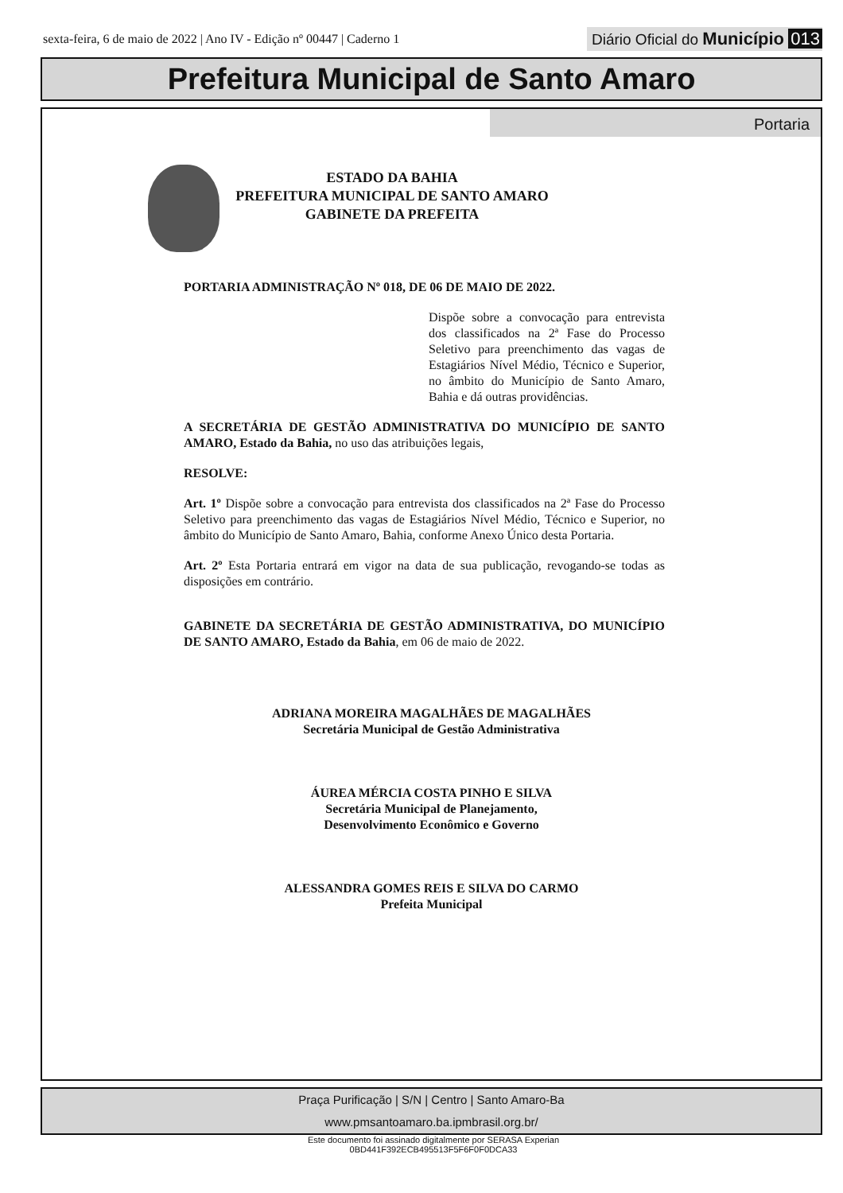sexta-feira, 6 de maio de 2022 | Ano IV - Edição nº 00447 | Caderno 1
Diário Oficial do Município 013
Prefeitura Municipal de Santo Amaro
Portaria
ESTADO DA BAHIA
PREFEITURA MUNICIPAL DE SANTO AMARO
GABINETE DA PREFEITA
PORTARIA ADMINISTRAÇÃO Nº 018, DE 06 DE MAIO DE 2022.
Dispõe sobre a convocação para entrevista dos classificados na 2ª Fase do Processo Seletivo para preenchimento das vagas de Estagiários Nível Médio, Técnico e Superior, no âmbito do Município de Santo Amaro, Bahia e dá outras providências.
A SECRETÁRIA DE GESTÃO ADMINISTRATIVA DO MUNICÍPIO DE SANTO AMARO, Estado da Bahia, no uso das atribuições legais,
RESOLVE:
Art. 1º Dispõe sobre a convocação para entrevista dos classificados na 2ª Fase do Processo Seletivo para preenchimento das vagas de Estagiários Nível Médio, Técnico e Superior, no âmbito do Município de Santo Amaro, Bahia, conforme Anexo Único desta Portaria.
Art. 2º Esta Portaria entrará em vigor na data de sua publicação, revogando-se todas as disposições em contrário.
GABINETE DA SECRETÁRIA DE GESTÃO ADMINISTRATIVA, DO MUNICÍPIO DE SANTO AMARO, Estado da Bahia, em 06 de maio de 2022.
ADRIANA MOREIRA MAGALHÃES DE MAGALHÃES
Secretária Municipal de Gestão Administrativa
ÁUREA MÉRCIA COSTA PINHO E SILVA
Secretária Municipal de Planejamento,
Desenvolvimento Econômico e Governo
ALESSANDRA GOMES REIS E SILVA DO CARMO
Prefeita Municipal
Praça Purificação | S/N | Centro | Santo Amaro-Ba
www.pmsantoamaro.ba.ipmbrasil.org.br/
Este documento foi assinado digitalmente por SERASA Experian
0BD441F392ECB495513F5F6F0F0DCA33